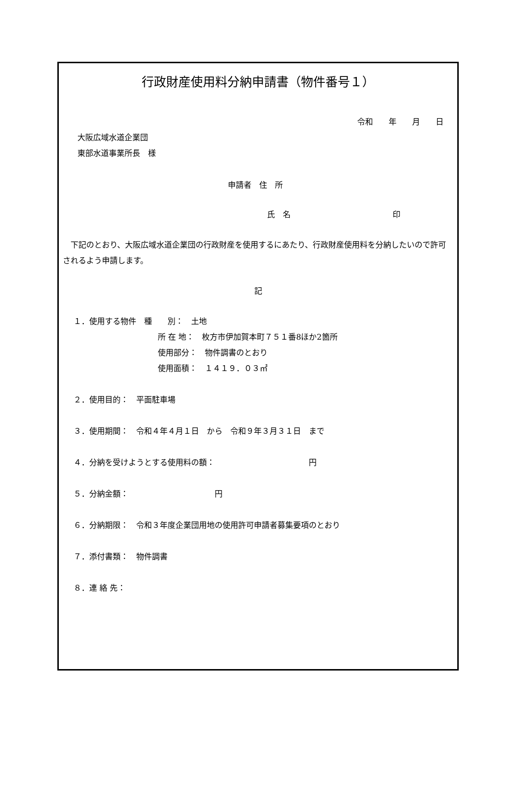行政財産使用料分納申請書（物件番号１）
令和　　年　　月　　日
大阪広域水道企業団
東部水道事業所長　様
申請者　住　所
氏　名　　　　　　　　　　　　　印
　下記のとおり、大阪広域水道企業団の行政財産を使用するにあたり、行政財産使用料を分納したいので許可されるよう申請します。
記
１．使用する物件　種　　別：　土地
所 在 地：　枚方市伊加賀本町７５１番8ほか2箇所
使用部分：　物件調書のとおり
使用面積：　１４１９．０３㎡
２．使用目的：　平面駐車場
３．使用期間：　令和４年４月１日　から　令和９年３月３１日　まで
４．分納を受けようとする使用料の額：　　　　　　　　　　　　円
５．分納金額：　　　　　　　　　　　円
６．分納期限：　令和３年度企業団用地の使用許可申請者募集要項のとおり
７．添付書類：　物件調書
８．連 絡 先：